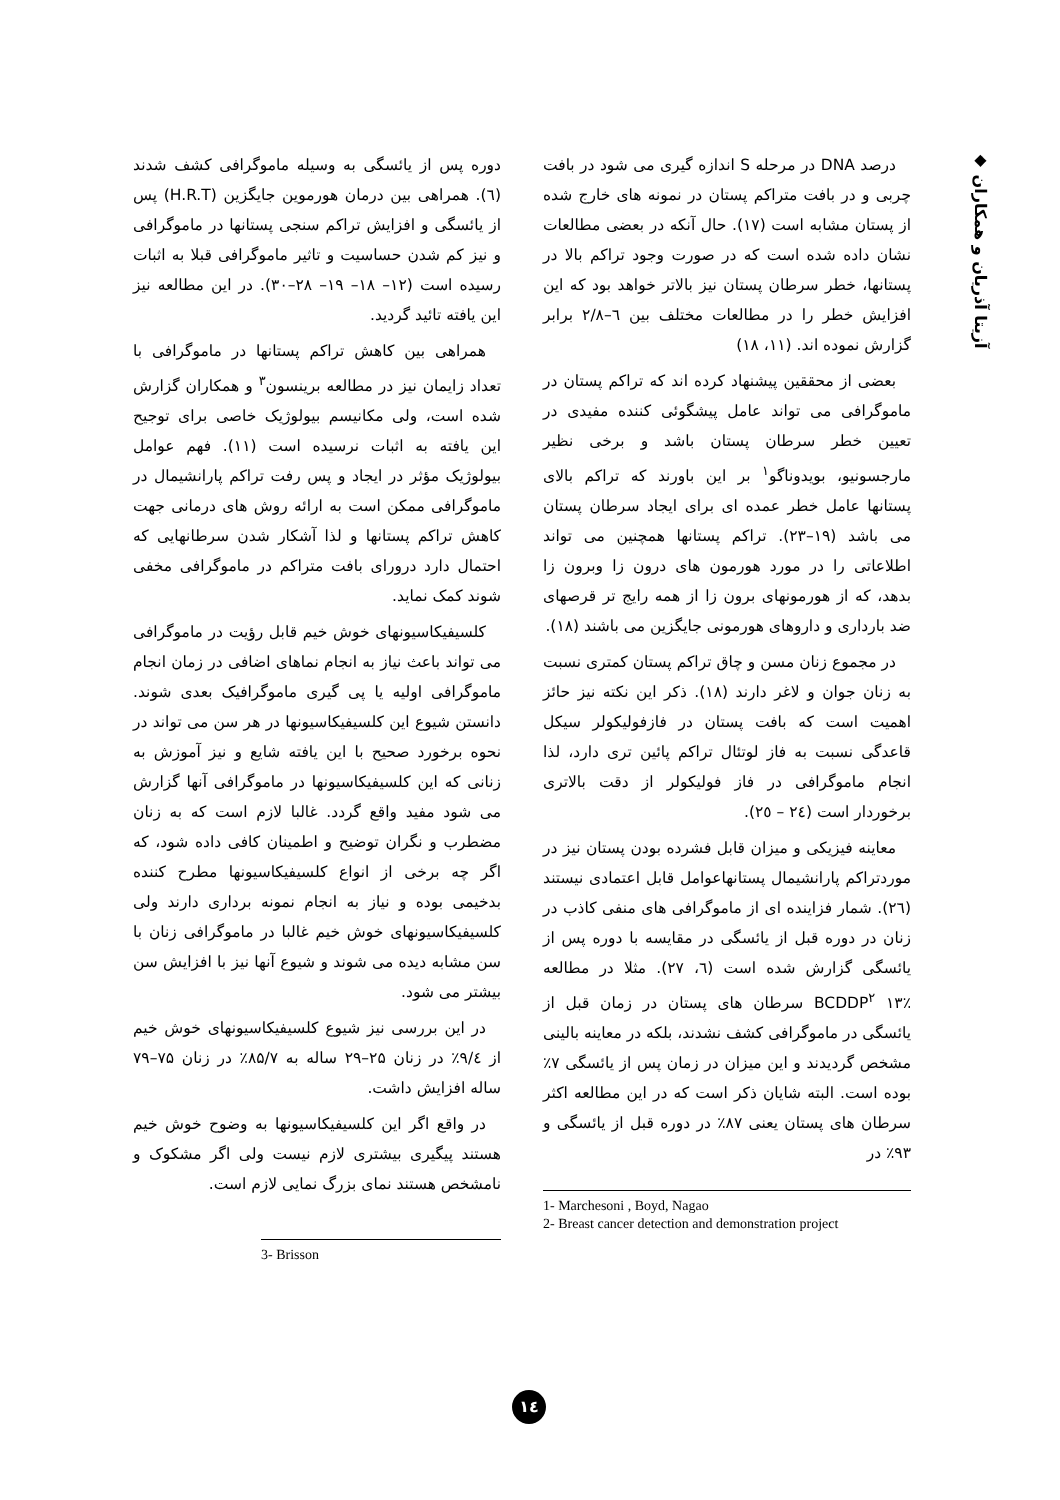◆ آزیتا آذریان و همکاران
درصد DNA در مرحله S اندازه گیری می شود در بافت چربی و در بافت متراکم پستان در نمونه های خارج شده از پستان مشابه است (۱۷). حال آنکه در بعضی مطالعات نشان داده شده است که در صورت وجود تراکم بالا در پستانها، خطر سرطان پستان نیز بالاتر خواهد بود که این افزایش خطر را در مطالعات مختلف بین ٦–۲/۸ برابر گزارش نموده اند. (۱۱، ۱۸)
بعضی از محققین پیشنهاد کرده اند که تراکم پستان در ماموگرافی می تواند عامل پیشگوئی کننده مفیدی در تعیین خطر سرطان پستان باشد و برخی نظیر مارجسونیو، بویدوناگو<sup>۱</sup> بر این باورند که تراکم بالای پستانها عامل خطر عمده ای برای ایجاد سرطان پستان می باشد (۱۹–۲۳). تراکم پستانها همچنین می تواند اطلاعاتی را در مورد هورمون های درون زا وبرون زا بدهد، که از هورمونهای برون زا از همه رایج تر قرصهای ضد بارداری و داروهای هورمونی جایگزین می باشند (۱۸).
در مجموع زنان مسن و چاق تراکم پستان کمتری نسبت به زنان جوان و لاغر دارند (۱۸). ذکر این نکته نیز حائز اهمیت است که بافت پستان در فازفولیکولر سیکل قاعدگی نسبت به فاز لوتئال تراکم پائین تری دارد، لذا انجام ماموگرافی در فاز فولیکولر از دقت بالاتری برخوردار است (۲٤ – ۲٥).
معاینه فیزیکی و میزان قابل فشرده بودن پستان نیز در موردتراکم پارانشیمال پستانهاعوامل قابل اعتمادی نیستند (۲٦). شمار فزاینده ای از ماموگرافی های منفی کاذب در زنان در دوره قبل از یائسگی در مقایسه با دوره پس از یائسگی گزارش شده است (٦، ۲۷). مثلا در مطالعه BCDDP<sup>۲</sup> ۱۳٪ سرطان های پستان در زمان قبل از یائسگی در ماموگرافی کشف نشدند، بلکه در معاینه بالینی مشخص گردیدند و این میزان در زمان پس از یائسگی ۷٪ بوده است. البته شایان ذکر است که در این مطالعه اکثر سرطان های پستان یعنی ۸۷٪ در دوره قبل از یائسگی و ۹۳٪ در
1- Marchesoni , Boyd, Nagao
2- Breast cancer detection and demonstration project
دوره پس از یائسگی به وسیله ماموگرافی کشف شدند (٦). همراهی بین درمان هورموین جایگزین (H.R.T) پس از یائسگی و افزایش تراکم سنجی پستانها در ماموگرافی و نیز کم شدن حساسیت و تاثیر ماموگرافی قبلا به اثبات رسیده است (۱۲– ۱۸– ۱۹– ۲۸–۳۰). در این مطالعه نیز این یافته تائید گردید.
همراهی بین کاهش تراکم پستانها در ماموگرافی با تعداد زایمان نیز در مطالعه برینسون<sup>۳</sup> و همکاران گزارش شده است، ولی مکانیسم بیولوژیک خاصی برای توجیح این یافته به اثبات نرسیده است (۱۱). فهم عوامل بیولوژیک مؤثر در ایجاد و پس رفت تراکم پارانشیمال در ماموگرافی ممکن است به ارائه روش های درمانی جهت کاهش تراکم پستانها و لذا آشکار شدن سرطانهایی که احتمال دارد درورای بافت متراکم در ماموگرافی مخفی شوند کمک نماید.
کلسیفیکاسیونهای خوش خیم قابل رؤیت در ماموگرافی می تواند باعث نیاز به انجام نماهای اضافی در زمان انجام ماموگرافی اولیه یا پی گیری ماموگرافیک بعدی شوند. دانستن شیوع این کلسیفیکاسیونها در هر سن می تواند در نحوه برخورد صحیح با این یافته شایع و نیز آموزش به زنانی که این کلسیفیکاسیونها در ماموگرافی آنها گزارش می شود مفید واقع گردد. غالبا لازم است که به زنان مضطرب و نگران توضیح و اطمینان کافی داده شود، که اگر چه برخی از انواع کلسیفیکاسیونها مطرح کننده بدخیمی بوده و نیاز به انجام نمونه برداری دارند ولی کلسیفیکاسیونهای خوش خیم غالبا در ماموگرافی زنان با سن مشابه دیده می شوند و شیوع آنها نیز با افزایش سن بیشتر می شود.
در این بررسی نیز شیوع کلسیفیکاسیونهای خوش خیم از ۹/٤٪ در زنان ۲۵–۲۹ ساله به ۸۵/۷٪ در زنان ۷۵–۷۹ ساله افزایش داشت.
در واقع اگر این کلسیفیکاسیونها به وضوح خوش خیم هستند پیگیری بیشتری لازم نیست ولی اگر مشکوک و نامشخص هستند نمای بزرگ نمایی لازم است.
3- Brisson
۱٤